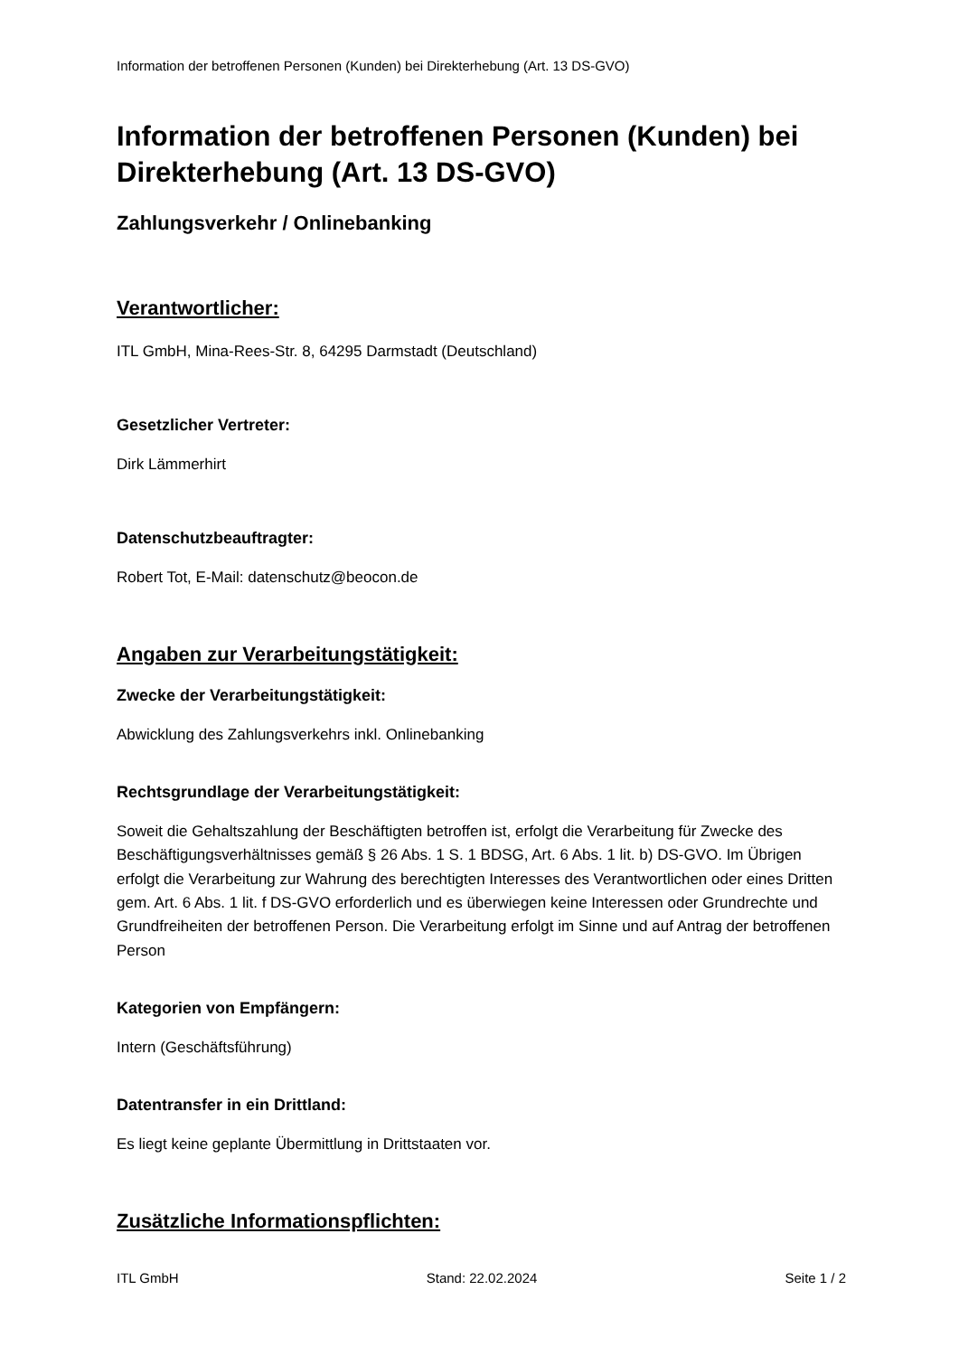Information der betroffenen Personen (Kunden) bei Direkterhebung (Art. 13 DS-GVO)
Information der betroffenen Personen (Kunden) bei Direkterhebung (Art. 13 DS-GVO)
Zahlungsverkehr / Onlinebanking
Verantwortlicher:
ITL GmbH, Mina-Rees-Str. 8, 64295 Darmstadt (Deutschland)
Gesetzlicher Vertreter:
Dirk Lämmerhirt
Datenschutzbeauftragter:
Robert Tot, E-Mail: datenschutz@beocon.de
Angaben zur Verarbeitungstätigkeit:
Zwecke der Verarbeitungstätigkeit:
Abwicklung des Zahlungsverkehrs inkl. Onlinebanking
Rechtsgrundlage der Verarbeitungstätigkeit:
Soweit die Gehaltszahlung der Beschäftigten betroffen ist, erfolgt die Verarbeitung für Zwecke des Beschäftigungsverhältnisses gemäß § 26 Abs. 1 S. 1 BDSG, Art. 6 Abs. 1 lit. b) DS-GVO. Im Übrigen erfolgt die Verarbeitung zur Wahrung des berechtigten Interesses des Verantwortlichen oder eines Dritten gem. Art. 6 Abs. 1 lit. f DS-GVO erforderlich und es überwiegen keine Interessen oder Grundrechte und Grundfreiheiten der betroffenen Person. Die Verarbeitung erfolgt im Sinne und auf Antrag der betroffenen Person
Kategorien von Empfängern:
Intern (Geschäftsführung)
Datentransfer in ein Drittland:
Es liegt keine geplante Übermittlung in Drittstaaten vor.
Zusätzliche Informationspflichten:
ITL GmbH Stand: 22.02.2024 Seite 1 / 2